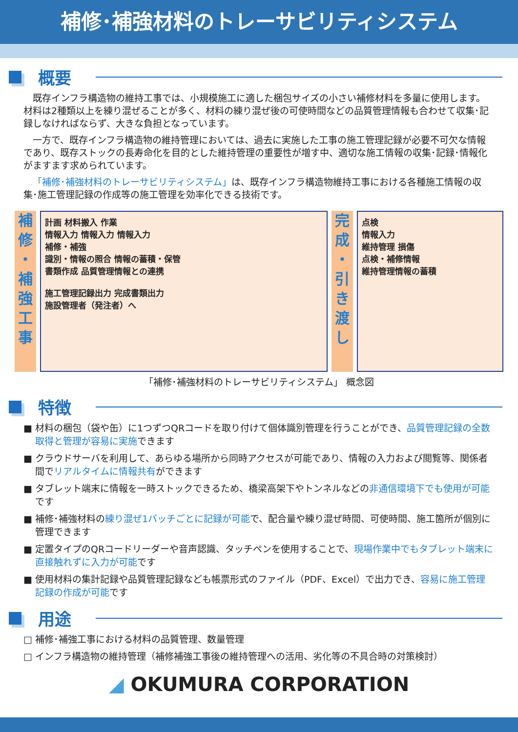補修･補強材料のトレーサビリティシステム
概要
既存インフラ構造物の維持工事では、小規模施工に適した梱包サイズの小さい補修材料を多量に使用します。材料は2種類以上を練り混ぜることが多く、材料の練り混ぜ後の可使時間などの品質管理情報も合わせて収集･記録しなければならず、大きな負担となっています。
一方で、既存インフラ構造物の維持管理においては、過去に実施した工事の施工管理記録が必要不可欠な情報であり、既存ストックの長寿命化を目的とした維持管理の重要性が増す中、適切な施工情報の収集･記録･情報化がますます求められています。
「補修･補強材料のトレーサビリティシステム」は、既存インフラ構造物維持工事における各種施工情報の収集･施工管理記録の作成等の施工管理を効率化できる技術です。
補
修
・
補
強
工
事
計画 材料搬入 作業
情報入力 情報入力 情報入力
補修・補強
識別・情報の照合 情報の蓄積・保管
書類作成 品質管理情報との連携
施工管理記録出力 完成書類出力
施設管理者（発注者）へ
完
成
・
引
き
渡
し
点検
情報入力
維持管理 損傷
点検・補修情報
維持管理情報の蓄積
「補修･補強材料のトレーサビリティシステム」 概念図
特徴
■ 材料の梱包（袋や缶）に1つずつQRコードを取り付けて個体識別管理を行うことができ、品質管理記録の全数取得と管理が容易に実施できます
■ クラウドサーバを利用して、あらゆる場所から同時アクセスが可能であり、情報の入力および閲覧等、関係者間でリアルタイムに情報共有ができます
■ タブレット端末に情報を一時ストックできるため、橋梁高架下やトンネルなどの非通信環境下でも使用が可能です
■ 補修･補強材料の練り混ぜ1バッチごとに記録が可能で、配合量や練り混ぜ時間、可使時間、施工箇所が個別に管理できます
■ 定置タイプのQRコードリーダーや音声認識、タッチペンを使用することで、現場作業中でもタブレット端末に直接触れずに入力が可能です
■ 使用材料の集計記録や品質管理記録なども帳票形式のファイル（PDF、Excel）で出力でき、容易に施工管理記録の作成が可能です
用途
□ 補修･補強工事における材料の品質管理、数量管理
□ インフラ構造物の維持管理（補修補強工事後の維持管理への活用、劣化等の不具合時の対策検討）
◢ OKUMURA CORPORATION